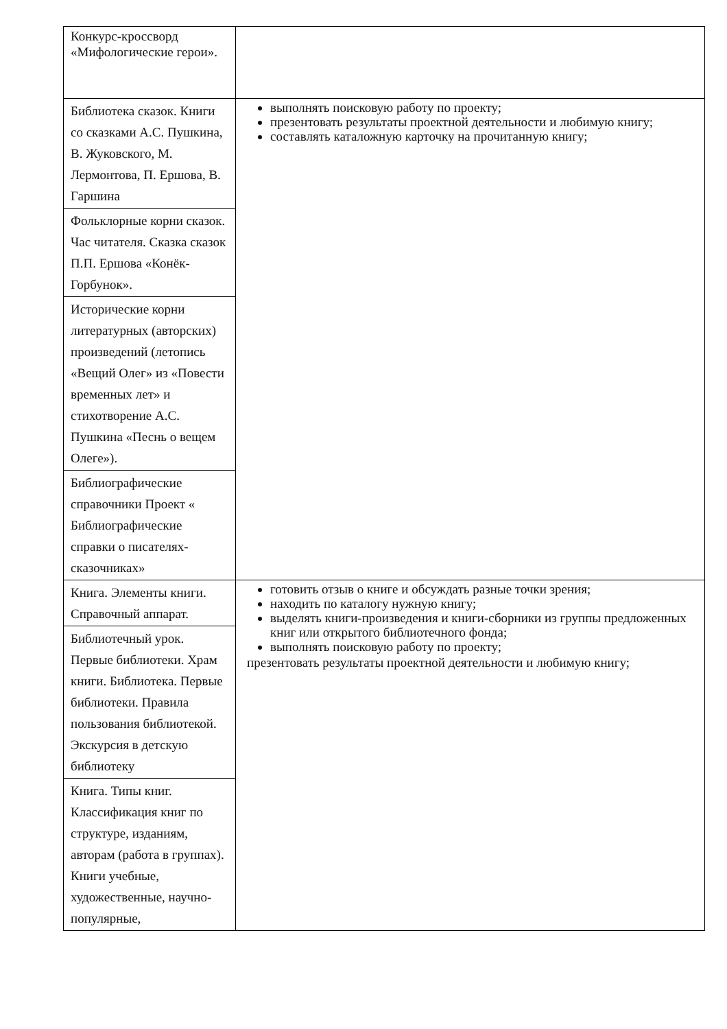| Конкурс-кроссворд «Мифологические герои». | |
| Библиотека сказок. Книги со сказками А.С. Пушкина, В. Жуковского, М. Лермонтова, П. Ершова, В. Гаршина | выполнять поисковую работу по проекту; презентовать результаты проектной деятельности и любимую книгу; составлять каталожную карточку на прочитанную книгу; |
| Фольклорные корни сказок. Час читателя. Сказка сказок П.П. Ершова «Конёк-Горбунок». | |
| Исторические корни литературных (авторских) произведений (летопись «Вещий Олег» из «Повести временных лет» и стихотворение А.С. Пушкина «Песнь о вещем Олеге»). | |
| Библиографические справочники Проект « Библиографические справки о писателях-сказочниках» | |
| Книга. Элементы книги. Справочный аппарат. | готовить отзыв о книге и обсуждать разные точки зрения; находить по каталогу нужную книгу; выделять книги-произведения и книги-сборники из группы предложенных книг или открытого библиотечного фонда; выполнять поисковую работу по проекту; презентовать результаты проектной деятельности и любимую книгу; |
| Библиотечный урок. Первые библиотеки. Храм книги. Библиотека. Первые библиотеки. Правила пользования библиотекой. Экскурсия в детскую библиотеку | |
| Книга. Типы книг. Классификация книг по структуре, изданиям, авторам (работа в группах). Книги учебные, художественные, научно-популярные, | |